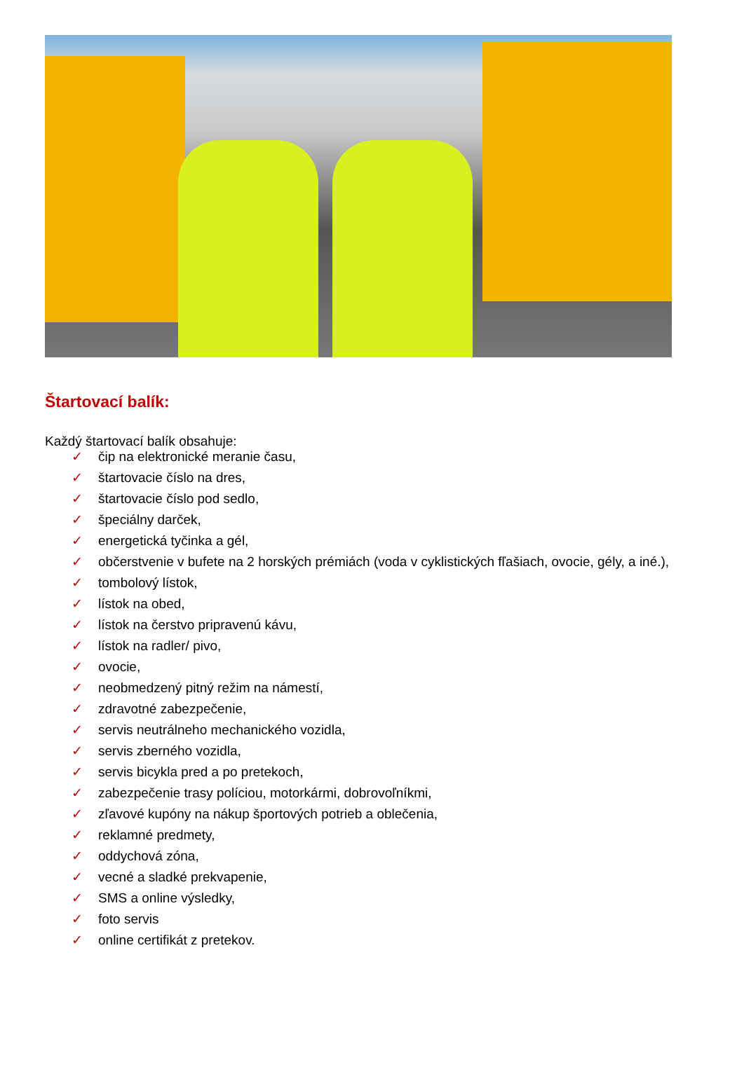Štartovací balík:
Každý štartovací balík obsahuje:
✓ čip na elektronické meranie času,
✓ štartovacie číslo na dres,
✓ štartovacie číslo pod sedlo,
✓ špeciálny darček,
✓ energetická tyčinka a gél,
✓ občerstvenie v bufete na 2 horských prémiách (voda v cyklistických fľašiach, ovocie, gély, a iné.),
✓ tombolový lístok,
✓ lístok na obed,
✓ lístok na čerstvo pripravenú kávu,
✓ lístok na radler/ pivo,
✓ ovocie,
✓ neobmedzený pitný režim na námestí,
✓ zdravotné zabezpečenie,
✓ servis neutrálneho mechanického vozidla,
✓ servis zberného vozidla,
✓ servis bicykla pred a po pretekoch,
✓ zabezpečenie trasy políciou, motorkármi, dobrovoľníkmi,
✓ zľavové kupóny na nákup športových potrieb a oblečenia,
✓ reklamné predmety,
✓ oddychová zóna,
✓ vecné a sladké prekvapenie,
✓ SMS a online výsledky,
✓ foto servis
✓ online certifikát z pretekov.